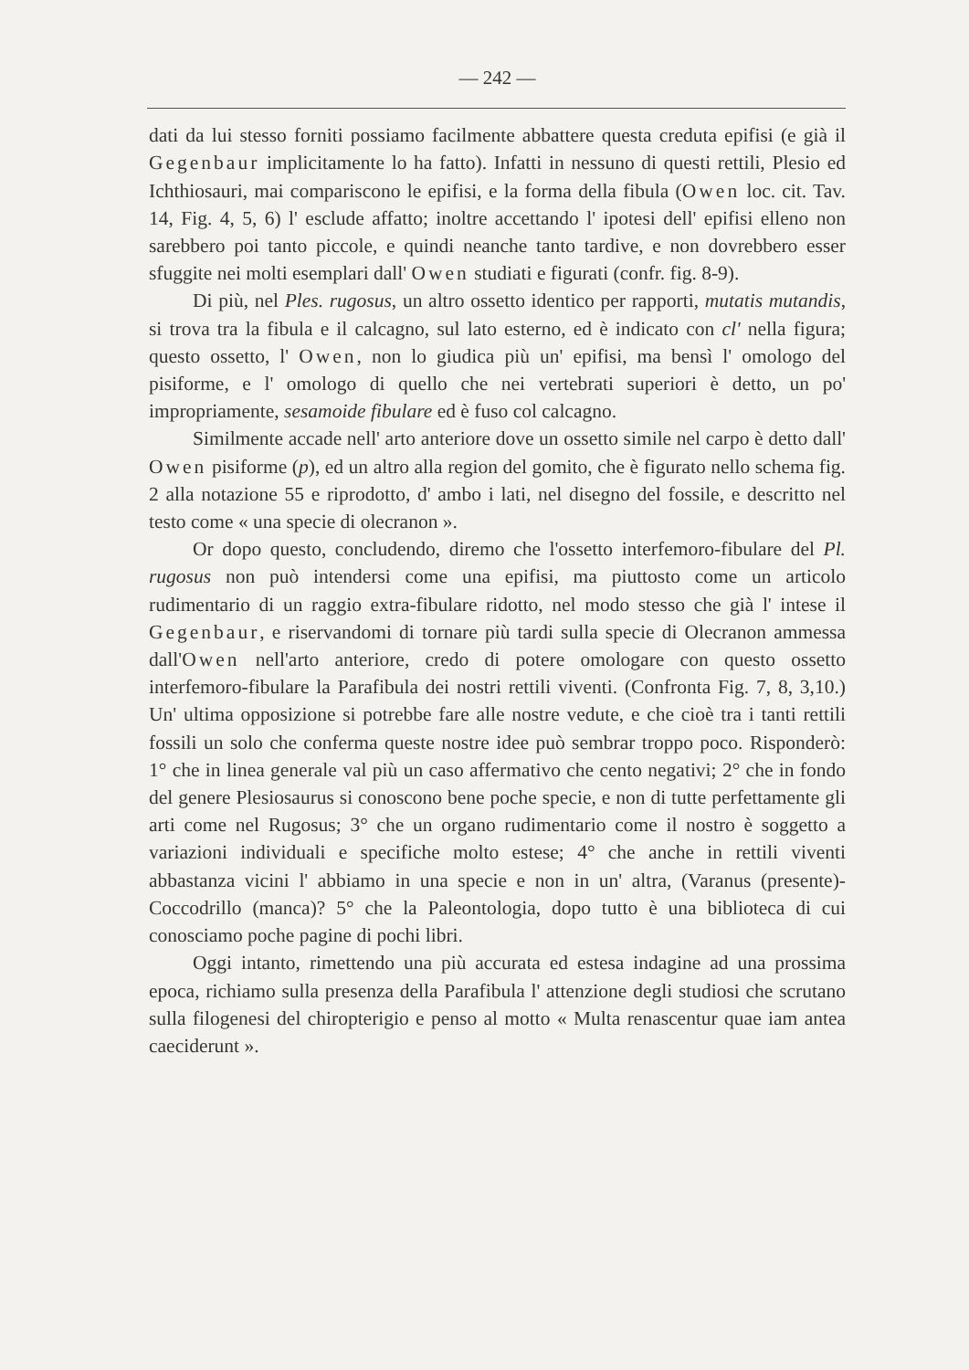— 242 —
dati da lui stesso forniti possiamo facilmente abbattere questa creduta epifisi (e già il Gegenbaur implicitamente lo ha fatto). Infatti in nessuno di questi rettili, Plesio ed Ichthiosauri, mai compariscono le epifisi, e la forma della fibula (Owen loc. cit. Tav. 14, Fig. 4, 5, 6) l' esclude affatto; inoltre accettando l' ipotesi dell' epifisi elleno non sarebbero poi tanto piccole, e quindi neanche tanto tardive, e non dovrebbero esser sfuggite nei molti esemplari dall' Owen studiati e figurati (confr. fig. 8-9).
Di più, nel Ples. rugosus, un altro ossetto identico per rapporti, mutatis mutandis, si trova tra la fibula e il calcagno, sul lato esterno, ed è indicato con cl' nella figura; questo ossetto, l' Owen, non lo giudica più un' epifisi, ma bensì l' omologo del pisiforme, e l' omologo di quello che nei vertebrati superiori è detto, un po' impropriamente, sesamoide fibulare ed è fuso col calcagno.
Similmente accade nell' arto anteriore dove un ossetto simile nel carpo è detto dall' Owen pisiforme (p), ed un altro alla region del gomito, che è figurato nello schema fig. 2 alla notazione 55 e riprodotto, d' ambo i lati, nel disegno del fossile, e descritto nel testo come « una specie di olecranon ».
Or dopo questo, concludendo, diremo che l'ossetto interfemoro-fibulare del Pl. rugosus non può intendersi come una epifisi, ma piuttosto come un articolo rudimentario di un raggio extra-fibulare ridotto, nel modo stesso che già l' intese il Gegenbaur, e riservandomi di tornare più tardi sulla specie di Olecranon ammessa dall'Owen nell'arto anteriore, credo di potere omologare con questo ossetto interfemoro-fibulare la Parafibula dei nostri rettili viventi. (Confronta Fig. 7, 8, 3,10.) Un' ultima opposizione si potrebbe fare alle nostre vedute, e che cioè tra i tanti rettili fossili un solo che conferma queste nostre idee può sembrar troppo poco. Risponderò: 1° che in linea generale val più un caso affermativo che cento negativi; 2° che in fondo del genere Plesiosaurus si conoscono bene poche specie, e non di tutte perfettamente gli arti come nel Rugosus; 3° che un organo rudimentario come il nostro è soggetto a variazioni individuali e specifiche molto estese; 4° che anche in rettili viventi abbastanza vicini l' abbiamo in una specie e non in un' altra, (Varanus (presente)-Coccodrillo (manca)? 5° che la Paleontologia, dopo tutto è una biblioteca di cui conosciamo poche pagine di pochi libri.
Oggi intanto, rimettendo una più accurata ed estesa indagine ad una prossima epoca, richiamo sulla presenza della Parafibula l' attenzione degli studiosi che scrutano sulla filogenesi del chiropterigio e penso al motto « Multa renascentur quae iam antea caeciderunt ».